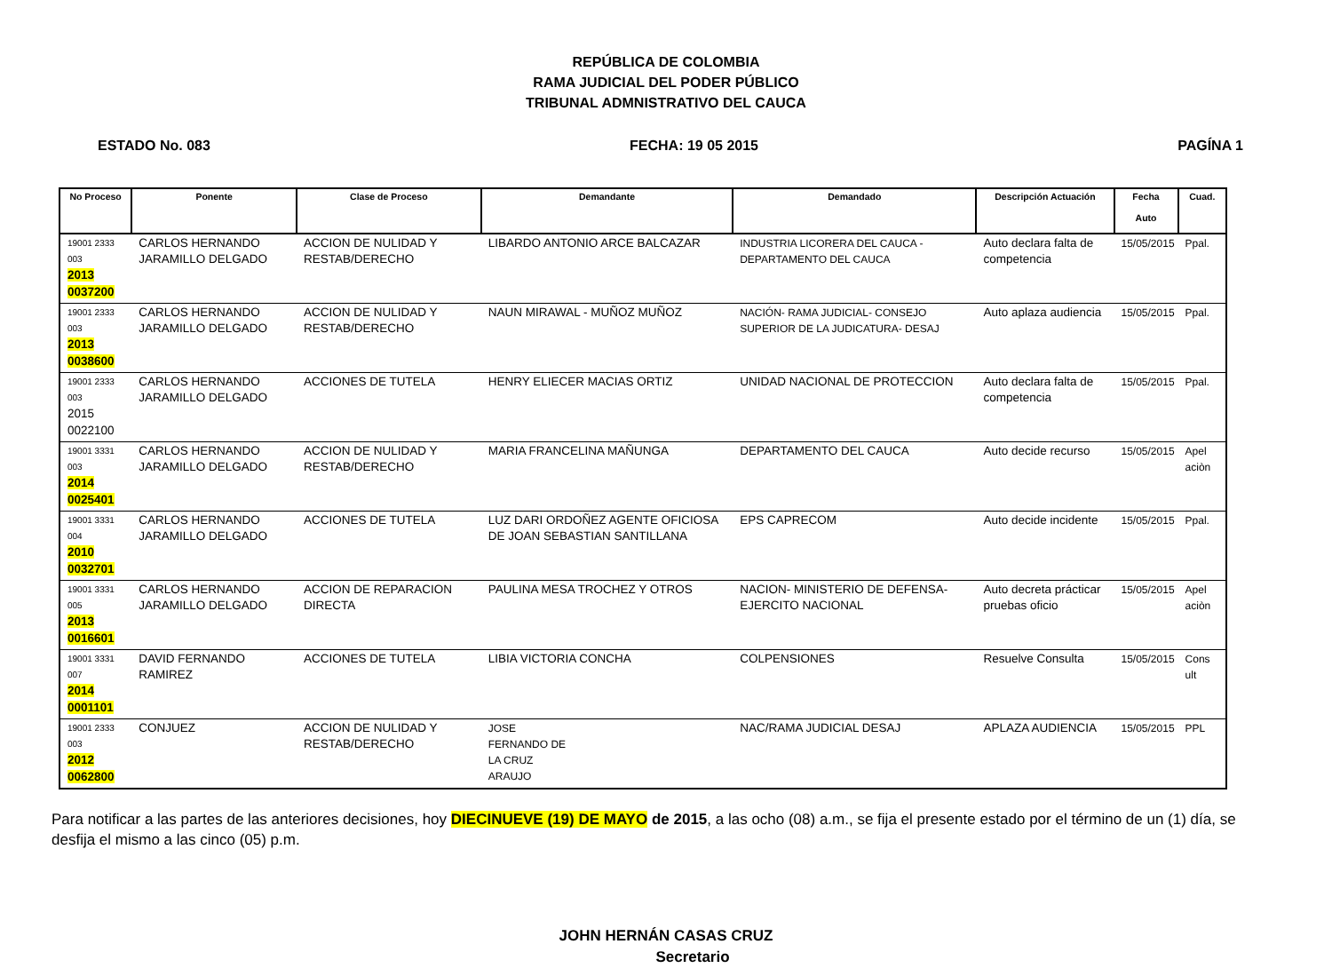REPÚBLICA DE COLOMBIA
RAMA JUDICIAL DEL PODER PÚBLICO
TRIBUNAL ADMNISTRATIVO DEL CAUCA
ESTADO No. 083 FECHA: 19 05 2015 PAGÍNA 1
| No Proceso | Ponente | Clase de Proceso | Demandante | Demandado | Descripción Actuación | Fecha Auto | Cuad. |
| --- | --- | --- | --- | --- | --- | --- | --- |
| 19001 2333 003 2013 0037200 | CARLOS HERNANDO JARAMILLO DELGADO | ACCION DE NULIDAD Y RESTAB/DERECHO | LIBARDO ANTONIO ARCE BALCAZAR | INDUSTRIA LICORERA DEL CAUCA - DEPARTAMENTO DEL CAUCA | Auto declara falta de competencia | 15/05/2015 | Ppal. |
| 19001 2333 003 2013 0038600 | CARLOS HERNANDO JARAMILLO DELGADO | ACCION DE NULIDAD Y RESTAB/DERECHO | NAUN MIRAWAL - MUÑOZ MUÑOZ | NACIÓN- RAMA JUDICIAL- CONSEJO SUPERIOR DE LA JUDICATURA- DESAJ | Auto aplaza audiencia | 15/05/2015 | Ppal. |
| 19001 2333 003 2015 0022100 | CARLOS HERNANDO JARAMILLO DELGADO | ACCIONES DE TUTELA | HENRY ELIECER MACIAS ORTIZ | UNIDAD NACIONAL DE PROTECCION | Auto declara falta de competencia | 15/05/2015 | Ppal. |
| 19001 3331 003 2014 0025401 | CARLOS HERNANDO JARAMILLO DELGADO | ACCION DE NULIDAD Y RESTAB/DERECHO | MARIA FRANCELINA MAÑUNGA | DEPARTAMENTO DEL CAUCA | Auto decide recurso | 15/05/2015 | Apel aciòn |
| 19001 3331 004 2010 0032701 | CARLOS HERNANDO JARAMILLO DELGADO | ACCIONES DE TUTELA | LUZ DARI ORDOÑEZ AGENTE OFICIOSA DE JOAN SEBASTIAN SANTILLANA | EPS CAPRECOM | Auto decide incidente | 15/05/2015 | Ppal. |
| 19001 3331 005 2013 0016601 | CARLOS HERNANDO JARAMILLO DELGADO | ACCION DE REPARACION DIRECTA | PAULINA MESA TROCHEZ Y OTROS | NACION- MINISTERIO DE DEFENSA- EJERCITO NACIONAL | Auto decreta prácticar pruebas oficio | 15/05/2015 | Apel aciòn |
| 19001 3331 007 2014 0001101 | DAVID FERNANDO RAMIREZ | ACCIONES DE TUTELA | LIBIA VICTORIA CONCHA | COLPENSIONES | Resuelve Consulta | 15/05/2015 | Cons ult |
| 19001 2333 003 2012 0062800 | CONJUEZ | ACCION DE NULIDAD Y RESTAB/DERECHO | JOSE FERNANDO DE LA CRUZ ARAUJO | NAC/RAMA JUDICIAL DESAJ | APLAZA AUDIENCIA | 15/05/2015 | PPL |
Para notificar a las partes de las anteriores decisiones, hoy DIECINUEVE (19) DE MAYO de 2015, a las ocho (08) a.m., se fija el presente estado por el término de un (1) día, se desfija el mismo a las cinco (05) p.m.
JOHN HERNÁN CASAS CRUZ
Secretario